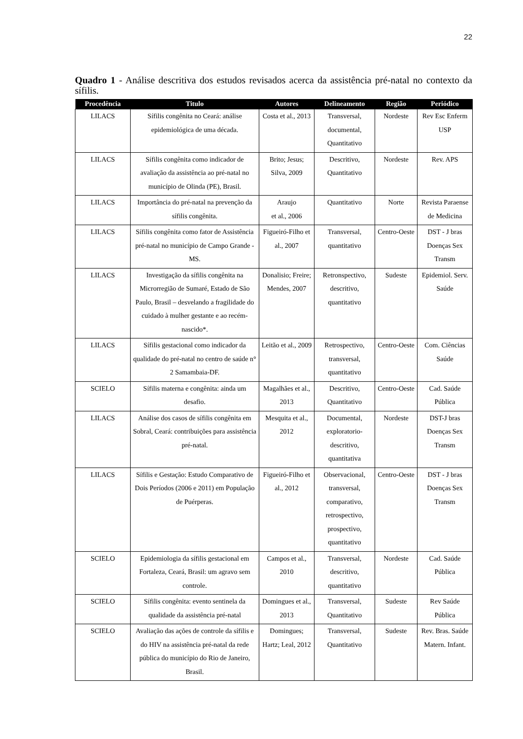22
Quadro 1 - Análise descritiva dos estudos revisados acerca da assistência pré-natal no contexto da sífilis.
| Procedência | Titulo | Autores | Delineamento | Região | Periódico |
| --- | --- | --- | --- | --- | --- |
| LILACS | Sífilis congênita no Ceará: análise epidemiológica de uma década. | Costa et al., 2013 | Transversal, documental, Quantitativo | Nordeste | Rev Esc Enferm USP |
| LILACS | Sífilis congênita como indicador de avaliação da assistência ao pré-natal no município de Olinda (PE), Brasil. | Brito; Jesus; Silva, 2009 | Descritivo, Quantitativo | Nordeste | Rev. APS |
| LILACS | Importância do pré-natal na prevenção da sífilis congênita. | Araujo et al., 2006 | Quantitativo | Norte | Revista Paraense de Medicina |
| LILACS | Sífilis congênita como fator de Assistência pré-natal no município de Campo Grande - MS. | Figueiró-Filho et al., 2007 | Transversal, quantitativo | Centro-Oeste | DST - J bras Doenças Sex Transm |
| LILACS | Investigação da sífilis congênita na Microrregião de Sumaré, Estado de São Paulo, Brasil – desvelando a fragilidade do cuidado à mulher gestante e ao recém-nascido*. | Donalisio; Freire; Mendes, 2007 | Retronspectivo, descritivo, quantitativo | Sudeste | Epidemiol. Serv. Saúde |
| LILACS | Sífilis gestacional como indicador da qualidade do pré-natal no centro de saúde n° 2 Samambaia-DF. | Leitão et al., 2009 | Retrospectivo, transversal, quantitativo | Centro-Oeste | Com. Ciências Saúde |
| SCIELO | Sífilis materna e congênita: ainda um desafio. | Magalhães et al., 2013 | Descritivo, Quantitativo | Centro-Oeste | Cad. Saúde Pública |
| LILACS | Análise dos casos de sífilis congênita em Sobral, Ceará: contribuições para assistência pré-natal. | Mesquita et al., 2012 | Documental, exploratorio-descritivo, quantitativa | Nordeste | DST-J bras Doenças Sex Transm |
| LILACS | Sífilis e Gestação: Estudo Comparativo de Dois Períodos (2006 e 2011) em População de Puérperas. | Figueiró-Filho et al., 2012 | Observacional, transversal, comparativo, retrospectivo, prospectivo, quantitativo | Centro-Oeste | DST - J bras Doenças Sex Transm |
| SCIELO | Epidemiologia da sífilis gestacional em Fortaleza, Ceará, Brasil: um agravo sem controle. | Campos et al., 2010 | Transversal, descritivo, quantitativo | Nordeste | Cad. Saúde Pública |
| SCIELO | Sífilis congênita: evento sentinela da qualidade da assistência pré-natal | Domingues et al., 2013 | Transversal, Quantitativo | Sudeste | Rev Saúde Pública |
| SCIELO | Avaliação das ações de controle da sífilis e do HIV na assistência pré-natal da rede pública do município do Rio de Janeiro, Brasil. | Domingues; Hartz; Leal, 2012 | Transversal, Quantitativo | Sudeste | Rev. Bras. Saúde Matern. Infant. |